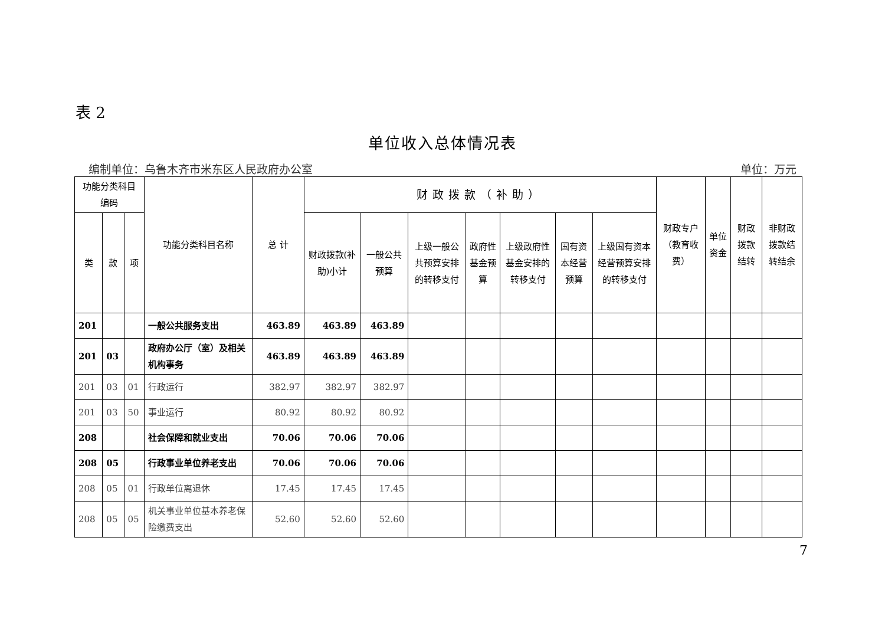表 2
单位收入总体情况表
编制单位：乌鲁木齐市米东区人民政府办公室 单位：万元
| 功能分类科目编码 | | | 功能分类科目名称 | 总 计 | 财政拨款（补助） | | | | | | | 财政专户（教育收费） | 单位资金 | 财政拨款结转 | 非财政拨款结转结余 |
| --- | --- | --- | --- | --- | --- | --- | --- | --- | --- | --- | --- | --- | --- | --- | --- |
| 类 | 款 | 项 | | | 财政拨款(补助)小计 | 一般公共预算 | 上级一般公共预算安排的转移支付 | 政府性基金预算 | 上级政府性基金安排的转移支付 | 国有资本经营预算 | 上级国有资本经营预算安排的转移支付 | | | | |
| 201 | | | 一般公共服务支出 | 463.89 | 463.89 | 463.89 | | | | | | | | | |
| 201 | 03 | | 政府办公厅（室）及相关机构事务 | 463.89 | 463.89 | 463.89 | | | | | | | | | |
| 201 | 03 | 01 | 行政运行 | 382.97 | 382.97 | 382.97 | | | | | | | | | |
| 201 | 03 | 50 | 事业运行 | 80.92 | 80.92 | 80.92 | | | | | | | | | |
| 208 | | | 社会保障和就业支出 | 70.06 | 70.06 | 70.06 | | | | | | | | | |
| 208 | 05 | | 行政事业单位养老支出 | 70.06 | 70.06 | 70.06 | | | | | | | | | |
| 208 | 05 | 01 | 行政单位离退休 | 17.45 | 17.45 | 17.45 | | | | | | | | | |
| 208 | 05 | 05 | 机关事业单位基本养老保险缴费支出 | 52.60 | 52.60 | 52.60 | | | | | | | | | |
7